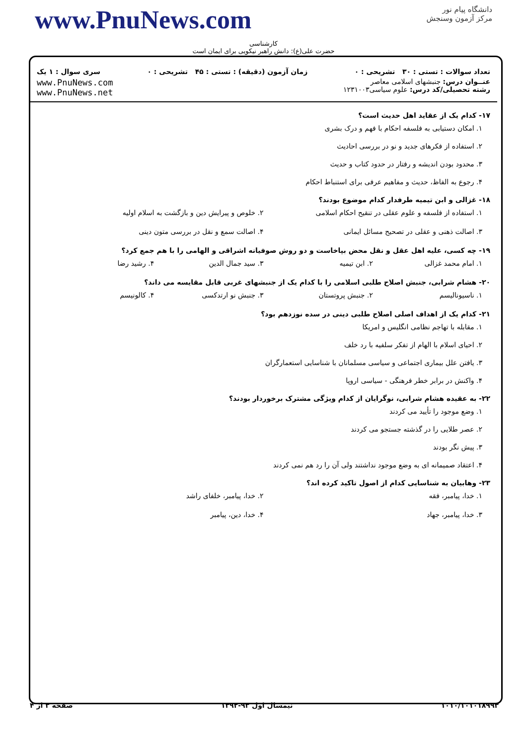www.PnuNews.com
دانشگاه پیام نور
مرکز آزمون وسنجش
کارشناسی
حضرت علی(ع): دانش راهبر نیکویی برای ایمان است
تعداد سوالات : تستی : ۳۰ تشریحی : ۰ زمان آزمون (دقیقه) : تستی : ۴۵ تشریحی : ۰ سری سوال : ۱ یک
عنــوان درس: جنبشهای اسلامی معاصر
رشته تحصیلی/کد درس: علوم سیاسی۱۲۳۱۰۰۳ www.PnuNews.com
www.PnuNews.net
۱۷- کدام یک از عقاید اهل حدیث است؟
۱. امکان دستیابی به فلسفه احکام با فهم و درک بشری
۲. استفاده از فکرهای جدید و نو در بررسی احادیث
۳. محدود بودن اندیشه و رفتار در حدود کتاب و حدیث
۴. رجوع به الفاظ، حدیث و مفاهیم عرفی برای استنباط احکام
۱۸- غزالی و ابن تیمیه طرفدار کدام موضوع بودند؟
۱. استفاده از فلسفه و علوم عقلی در تنقیح احکام اسلامی
۲. خلوص و پیرایش دین و بازگشت به اسلام اولیه
۳. اصالت ذهنی و عقلی در تصحیح مسائل ایمانی
۴. اصالت سمع و نقل در بررسی متون دینی
۱۹- چه کسی، علیه اهل عقل و نقل محض بپاخاست و دو روش صوفیانه اشراقی و الهامی را با هم جمع کرد؟
۱. امام محمد غزالی ۲. ابن تیمیه ۳. سید جمال الدین ۴. رشید رضا
۲۰- هشام شرابی، جنبش اصلاح طلبی اسلامی را با کدام یک از جنبشهای غربی قابل مقایسه می داند؟
۱. ناسیونالیسم ۲. جنبش پروتستان ۳. جنبش نو ارتدکسی ۴. کالونیسم
۲۱- کدام یک از اهداف اصلی اصلاح طلبی دینی در سده نوزدهم بود؟
۱. مقابله با تهاجم نظامی انگلیس و امریکا
۲. احیای اسلام با الهام از تفکر سلفیه با رد خلف
۳. یافتن علل بیماری اجتماعی و سیاسی مسلمانان با شناسایی استعمارگران
۴. واکنش در برابر خطر فرهنگی - سیاسی اروپا
۲۲- به عقیده هشام شرابی، نوگرایان از کدام ویژگی مشترک برخوردار بودند؟
۱. وضع موجود را تأیید می کردند
۲. عصر طلایی را در گذشته جستجو می کردند
۳. پیش نگر بودند
۴. اعتقاد صمیمانه ای به وضع موجود نداشتند ولی آن را رد هم نمی کردند
۲۳- وهابیان به شناسایی کدام از اصول تاکید کرده اند؟
۱. خدا، پیامبر، فقه ۲. خدا، پیامبر، خلفای راشد
۳. خدا، پیامبر، جهاد ۴. خدا، دین، پیامبر
۱۰۱۰/۱۰۱۰۱۸۹۹۳ نیمسال اول ۹۳-۱۳۹۲ صفحه ۳ از ۴